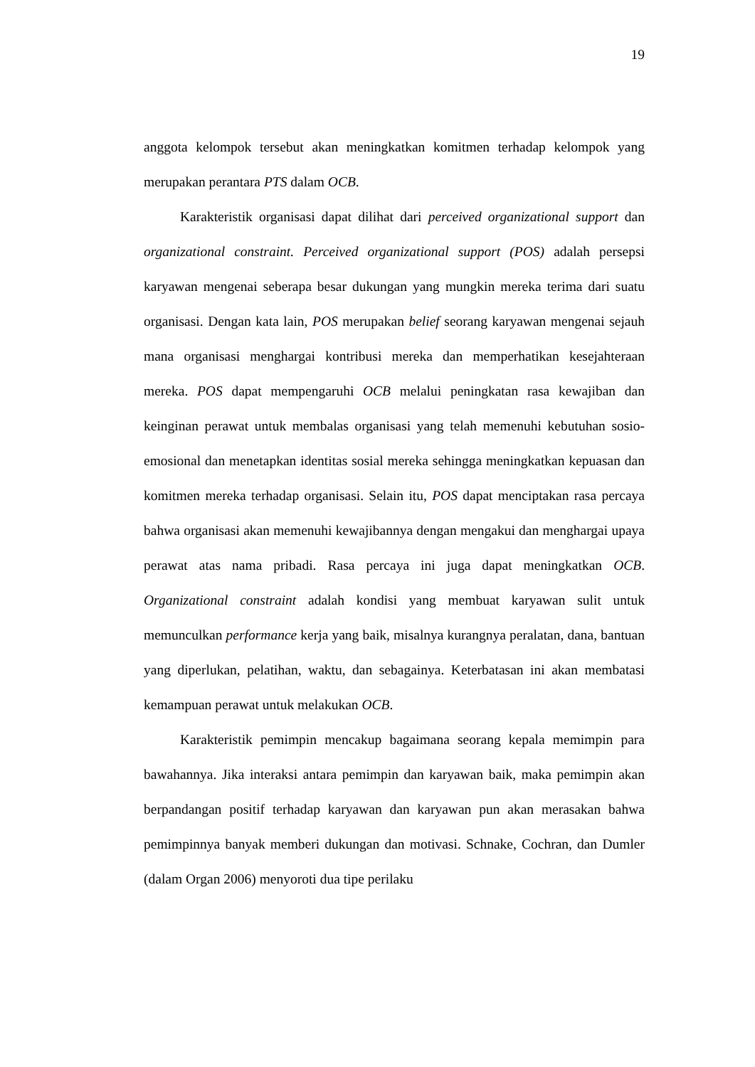19
anggota kelompok tersebut akan meningkatkan komitmen terhadap kelompok yang merupakan perantara PTS dalam OCB.
Karakteristik organisasi dapat dilihat dari perceived organizational support dan organizational constraint. Perceived organizational support (POS) adalah persepsi karyawan mengenai seberapa besar dukungan yang mungkin mereka terima dari suatu organisasi. Dengan kata lain, POS merupakan belief seorang karyawan mengenai sejauh mana organisasi menghargai kontribusi mereka dan memperhatikan kesejahteraan mereka. POS dapat mempengaruhi OCB melalui peningkatan rasa kewajiban dan keinginan perawat untuk membalas organisasi yang telah memenuhi kebutuhan sosio-emosional dan menetapkan identitas sosial mereka sehingga meningkatkan kepuasan dan komitmen mereka terhadap organisasi. Selain itu, POS dapat menciptakan rasa percaya bahwa organisasi akan memenuhi kewajibannya dengan mengakui dan menghargai upaya perawat atas nama pribadi. Rasa percaya ini juga dapat meningkatkan OCB. Organizational constraint adalah kondisi yang membuat karyawan sulit untuk memunculkan performance kerja yang baik, misalnya kurangnya peralatan, dana, bantuan yang diperlukan, pelatihan, waktu, dan sebagainya. Keterbatasan ini akan membatasi kemampuan perawat untuk melakukan OCB.
Karakteristik pemimpin mencakup bagaimana seorang kepala memimpin para bawahannya. Jika interaksi antara pemimpin dan karyawan baik, maka pemimpin akan berpandangan positif terhadap karyawan dan karyawan pun akan merasakan bahwa pemimpinnya banyak memberi dukungan dan motivasi. Schnake, Cochran, dan Dumler (dalam Organ 2006) menyoroti dua tipe perilaku